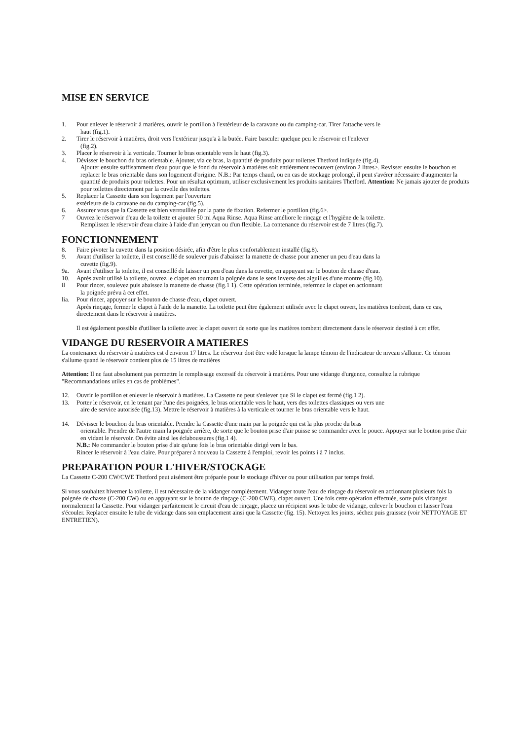MISE EN SERVICE
1. Pour enlever le réservoir à matières, ouvrir le portillon à l'extérieur de la caravane ou du camping-car. Tirer l'attache vers le
haut (fig.1).
2. Tirer le réservoir à matières, droit vers l'extérieur jusqu'a à la butée. Faire basculer quelque peu le réservoir et l'enlever
(fig.2).
3. Placer le réservoir à la verticale. Tourner le bras orientable vers le haut (fig.3).
4. Dévisser le bouchon du bras orientable. Ajouter, via ce bras, la quantité de produits pour toilettes Thetford indiquée (fig.4).
Ajouter ensuite suffisamment d'eau pour que le fond du réservoir à matières soit entièrement recouvert (environ 2 litres>. Revisser ensuite le bouchon et replacer le bras orientable dans son logement d'origine. N.B.: Par temps chaud, ou en cas de stockage prolongé, il peut s'avérer nécessaire d'augmenter la quantité de produits pour toilettes. Pour un résultat optimum, utiliser exclusivement les produits sanitaires Thetford. Attention: Ne jamais ajouter de produits pour toilettes directement par la cuvelle des toilettes.
5. Replacer la Cassette dans son logement par l'ouverture
extérieure de la caravane ou du camping-car (fig.5).
6. Assurer vous que la Cassette est bien verrouillée par la patte de fixation. Refermer le portillon (fig.6>.
7 Ouvrez le réservoir d'eau de la toilette et ajouter 50 mi Aqua Rinse. Aqua Rinse améliore le rinçage et l'hygiène de la toilette.
Remplissez le réservoir d'eau claire à l'aide d'un jerrycan ou d'un flexible. La contenance du réservoir est de 7 litres (fig.7).
FONCTIONNEMENT
8. Faire pivoter la cuvette dans la position désirée, afin d'être le plus confortablement installé (fig.8).
9. Avant d'utiliser la toilette, il est conseillé de soulever puis d'abaisser la manette de chasse pour amener un peu d'eau dans la
cuvette (fig.9).
9a. Avant d'utiliser la toilette, il est conseillé de laisser un peu d'eau dans la cuvette, en appuyant sur le bouton de chasse d'eau.
10. Après avoir utilisé la toilette, ouvrez le clapet en tournant la poignée dans le sens inverse des aiguilles d'une montre (fig.10).
il Pour rincer, soulevez puis abaissez la manette de chasse (fig.1 1). Cette opération terminée, refermez le clapet en actionnant
la poignée prévu à cet effet.
lia. Pour rincer, appuyer sur le bouton de chasse d'eau, clapet ouvert.
Après rinçage, fermer le clapet à l'aide de la manette. La toilette peut être également utilisée avec le clapet ouvert, les matières tombent, dans ce cas, directement dans le réservoir à matières.
Il est également possible d'utiliser la toilette avec le clapet ouvert de sorte que les matières tombent directement dans le réservoir destiné à cet effet.
VIDANGE DU RESERVOIR A MATIERES
La contenance du réservoir à matières est d'environ 17 litres. Le réservoir doit être vidé lorsque la lampe témoin de l'indicateur de niveau s'allume. Ce témoin s'allume quand le réservoir contient plus de 15 litres de matières
Attention: Il ne faut absolument pas permettre le remplissage excessif du réservoir à matières. Pour une vidange d'urgence, consultez la rubrique "Recommandations utiles en cas de problèmes".
12. Ouvrir le portillon et enlever le réservoir à matières. La Cassette ne peut s'enlever que Si le clapet est fermé (fig.1 2).
13. Porter le réservoir, en le tenant par l'une des poignées, le bras orientable vers le haut, vers des toilettes classiques ou vers une
aire de service autorisée (fig.13). Mettre le réservoir à matières à la verticale et tourner le bras orientable vers le haut.
14. Dévisser le bouchon du bras orientable. Prendre la Cassette d'une main par la poignée qui est la plus proche du bras
orientable. Prendre de l'autre main la poignée arrière, de sorte que le bouton prise d'air puisse se commander avec le pouce. Appuyer sur le bouton prise d'air en vidant le réservoir. On évite ainsi les éclaboussures (fig.1 4).
N.B.: Ne commander le bouton prise d'air qu'une fois le bras orientable dirigé vers le bas.
Rincer le réservoir à l'eau claire. Pour préparer à nouveau la Cassette à l'emploi, revoir les points i à 7 inclus.
PREPARATION POUR L'HIVER/STOCKAGE
La Cassette C-200 CW/CWE Thetford peut aisément être préparée pour le stockage d'hiver ou pour utilisation par temps froid.
Si vous souhaitez hiverner la toilette, il est nécessaire de la vidanger complètement. Vidanger toute l'eau de rinçage du réservoir en actionnant plusieurs fois la poignée de chasse (C-200 CW) ou en appuyant sur le bouton de rinçage (C-200 CWE), clapet ouvert. Une fois cette opération effectuée, sorte puis vidangez normalement la Cassette. Pour vidanger parfaitement le circuit d'eau de rinçage, placez un récipient sous le tube de vidange, enlever le bouchon et laisser l'eau s'écouler. Replacer ensuite le tube de vidange dans son emplacement ainsi que la Cassette (fig. 15). Nettoyez les joints, séchez puis graissez (voir NETTOYAGE ET ENTRETIEN).